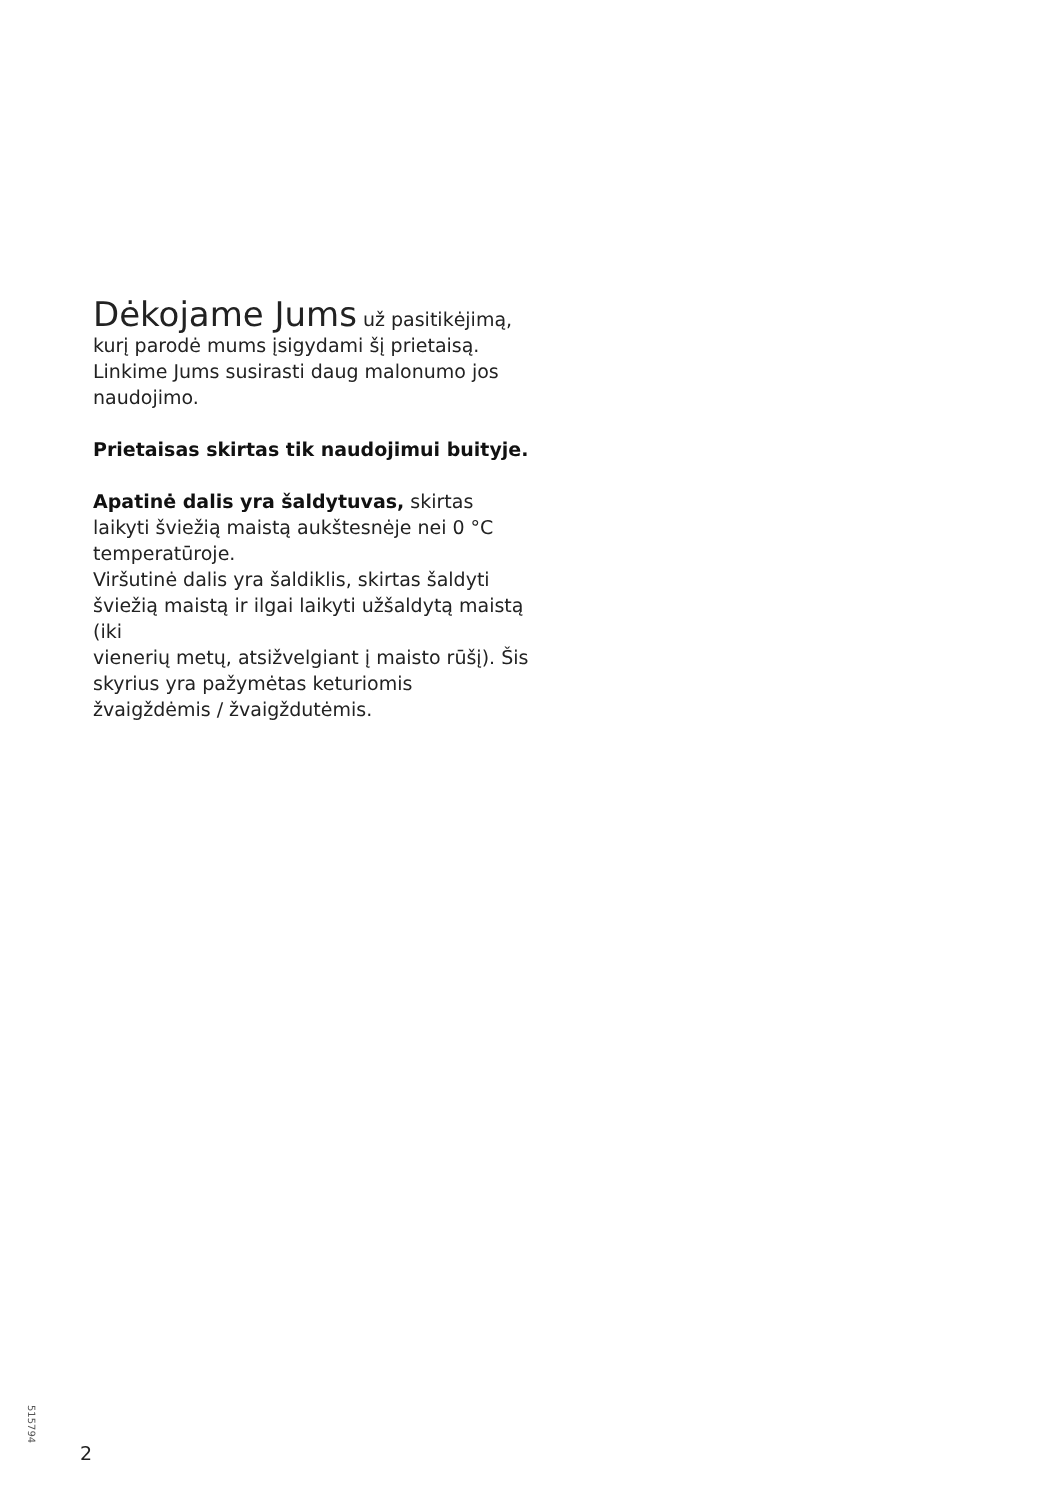Dėkojame Jums
už pasitikėjimą, kurį parodė mums įsigydami šį prietaisą. Linkime Jums susirasti daug malonumo jos naudojimo.
Prietaisas skirtas tik naudojimui buityje.
Apatinė dalis yra šaldytuvas, skirtas laikyti šviežią maistą aukštesnėje nei 0 °C temperatūroje.
Viršutinė dalis yra šaldiklis, skirtas šaldyti šviežią maistą ir ilgai laikyti užšaldytą maistą (iki
vienerių metų, atsižvelgiant į maisto rūšį). Šis skyrius yra pažymėtas keturiomis žvaigždėmis / žvaigždutėmis.
515794
2